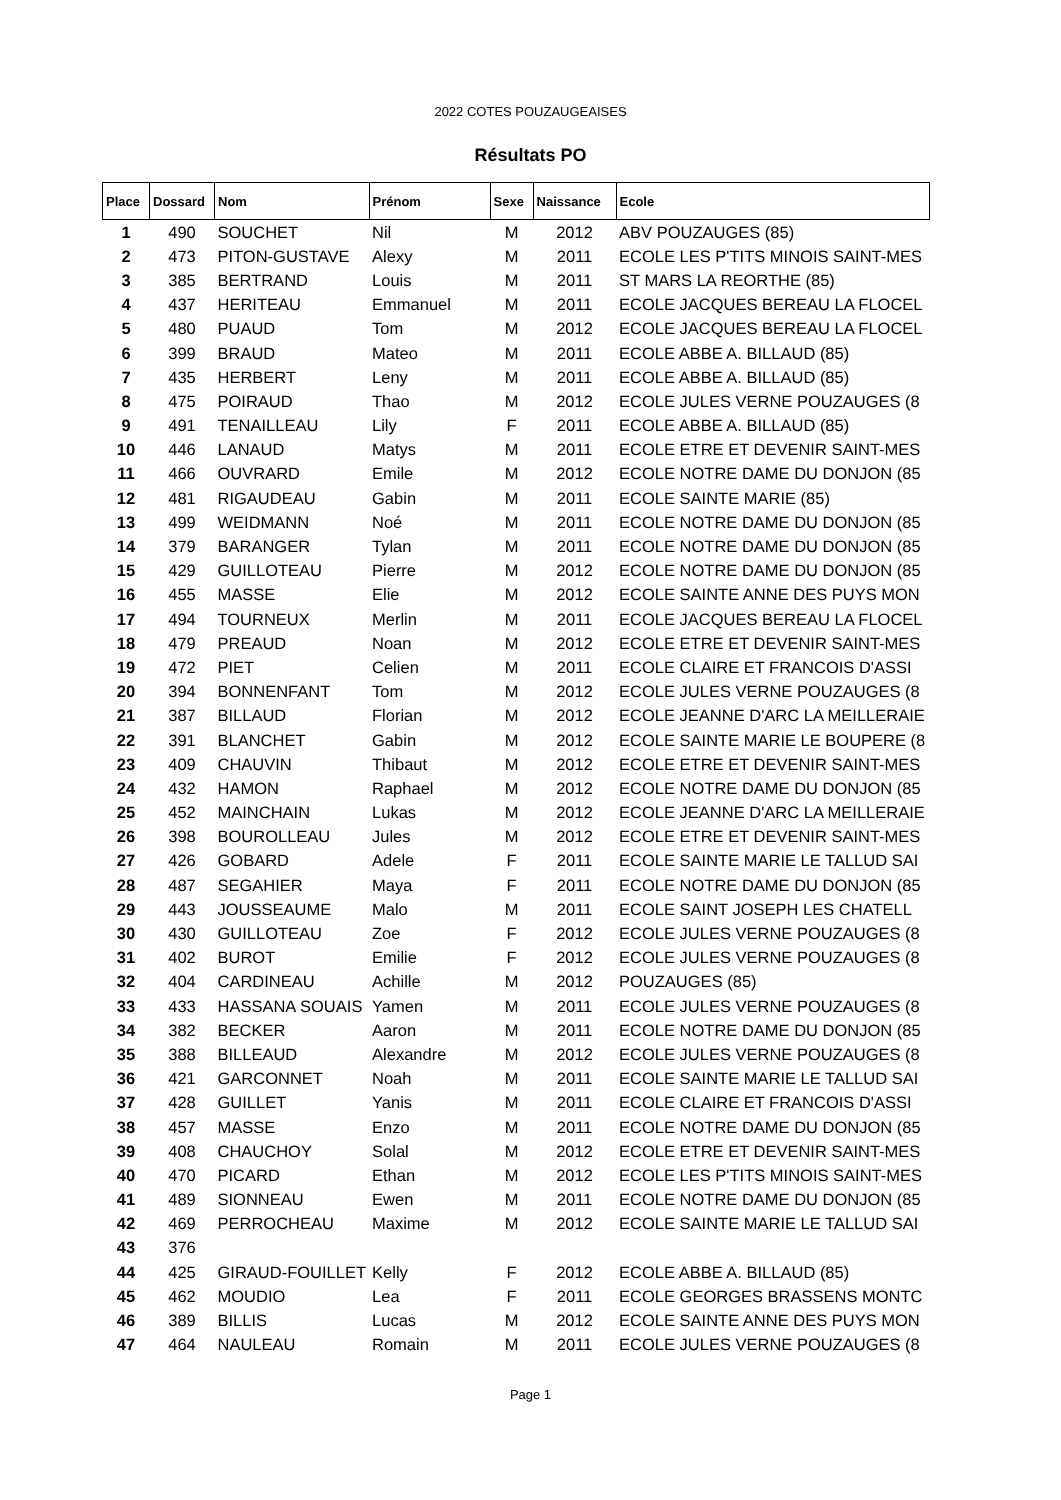2022 COTES POUZAUGEAISES
Résultats PO
| Place | Dossard | Nom | Prénom | Sexe | Naissance | Ecole |
| --- | --- | --- | --- | --- | --- | --- |
| 1 | 490 | SOUCHET | Nil | M | 2012 | ABV POUZAUGES (85) |
| 2 | 473 | PITON-GUSTAVE | Alexy | M | 2011 | ECOLE LES P'TITS MINOIS SAINT-MES |
| 3 | 385 | BERTRAND | Louis | M | 2011 | ST MARS LA REORTHE (85) |
| 4 | 437 | HERITEAU | Emmanuel | M | 2011 | ECOLE JACQUES BEREAU LA FLOCEL |
| 5 | 480 | PUAUD | Tom | M | 2012 | ECOLE JACQUES BEREAU LA FLOCEL |
| 6 | 399 | BRAUD | Mateo | M | 2011 | ECOLE ABBE A. BILLAUD (85) |
| 7 | 435 | HERBERT | Leny | M | 2011 | ECOLE ABBE A. BILLAUD (85) |
| 8 | 475 | POIRAUD | Thao | M | 2012 | ECOLE JULES VERNE POUZAUGES (8 |
| 9 | 491 | TENAILLEAU | Lily | F | 2011 | ECOLE ABBE A. BILLAUD (85) |
| 10 | 446 | LANAUD | Matys | M | 2011 | ECOLE ETRE ET DEVENIR SAINT-MES |
| 11 | 466 | OUVRARD | Emile | M | 2012 | ECOLE NOTRE DAME DU DONJON (85 |
| 12 | 481 | RIGAUDEAU | Gabin | M | 2011 | ECOLE SAINTE MARIE (85) |
| 13 | 499 | WEIDMANN | Noé | M | 2011 | ECOLE NOTRE DAME DU DONJON (85 |
| 14 | 379 | BARANGER | Tylan | M | 2011 | ECOLE NOTRE DAME DU DONJON (85 |
| 15 | 429 | GUILLOTEAU | Pierre | M | 2012 | ECOLE NOTRE DAME DU DONJON (85 |
| 16 | 455 | MASSE | Elie | M | 2012 | ECOLE SAINTE ANNE DES PUYS MON |
| 17 | 494 | TOURNEUX | Merlin | M | 2011 | ECOLE JACQUES BEREAU LA FLOCEL |
| 18 | 479 | PREAUD | Noan | M | 2012 | ECOLE ETRE ET DEVENIR SAINT-MES |
| 19 | 472 | PIET | Celien | M | 2011 | ECOLE CLAIRE ET FRANCOIS D'ASSI |
| 20 | 394 | BONNENFANT | Tom | M | 2012 | ECOLE JULES VERNE POUZAUGES (8 |
| 21 | 387 | BILLAUD | Florian | M | 2012 | ECOLE JEANNE D'ARC LA MEILLERAIE |
| 22 | 391 | BLANCHET | Gabin | M | 2012 | ECOLE SAINTE MARIE LE BOUPERE (8 |
| 23 | 409 | CHAUVIN | Thibaut | M | 2012 | ECOLE ETRE ET DEVENIR SAINT-MES |
| 24 | 432 | HAMON | Raphael | M | 2012 | ECOLE NOTRE DAME DU DONJON (85 |
| 25 | 452 | MAINCHAIN | Lukas | M | 2012 | ECOLE JEANNE D'ARC LA MEILLERAIE |
| 26 | 398 | BOUROLLEAU | Jules | M | 2012 | ECOLE ETRE ET DEVENIR SAINT-MES |
| 27 | 426 | GOBARD | Adele | F | 2011 | ECOLE SAINTE MARIE LE TALLUD SAI |
| 28 | 487 | SEGAHIER | Maya | F | 2011 | ECOLE NOTRE DAME DU DONJON (85 |
| 29 | 443 | JOUSSEAUME | Malo | M | 2011 | ECOLE SAINT JOSEPH LES CHATELL |
| 30 | 430 | GUILLOTEAU | Zoe | F | 2012 | ECOLE JULES VERNE POUZAUGES (8 |
| 31 | 402 | BUROT | Emilie | F | 2012 | ECOLE JULES VERNE POUZAUGES (8 |
| 32 | 404 | CARDINEAU | Achille | M | 2012 | POUZAUGES (85) |
| 33 | 433 | HASSANA SOUAIS | Yamen | M | 2011 | ECOLE JULES VERNE POUZAUGES (8 |
| 34 | 382 | BECKER | Aaron | M | 2011 | ECOLE NOTRE DAME DU DONJON (85 |
| 35 | 388 | BILLEAUD | Alexandre | M | 2012 | ECOLE JULES VERNE POUZAUGES (8 |
| 36 | 421 | GARCONNET | Noah | M | 2011 | ECOLE SAINTE MARIE LE TALLUD SAI |
| 37 | 428 | GUILLET | Yanis | M | 2011 | ECOLE CLAIRE ET FRANCOIS D'ASSI |
| 38 | 457 | MASSE | Enzo | M | 2011 | ECOLE NOTRE DAME DU DONJON (85 |
| 39 | 408 | CHAUCHOY | Solal | M | 2012 | ECOLE ETRE ET DEVENIR SAINT-MES |
| 40 | 470 | PICARD | Ethan | M | 2012 | ECOLE LES P'TITS MINOIS SAINT-MES |
| 41 | 489 | SIONNEAU | Ewen | M | 2011 | ECOLE NOTRE DAME DU DONJON (85 |
| 42 | 469 | PERROCHEAU | Maxime | M | 2012 | ECOLE SAINTE MARIE LE TALLUD SAI |
| 43 | 376 | | | | | |
| 44 | 425 | GIRAUD-FOUILLET | Kelly | F | 2012 | ECOLE ABBE A. BILLAUD (85) |
| 45 | 462 | MOUDIO | Lea | F | 2011 | ECOLE GEORGES BRASSENS MONTC |
| 46 | 389 | BILLIS | Lucas | M | 2012 | ECOLE SAINTE ANNE DES PUYS MON |
| 47 | 464 | NAULEAU | Romain | M | 2011 | ECOLE JULES VERNE POUZAUGES (8 |
Page 1